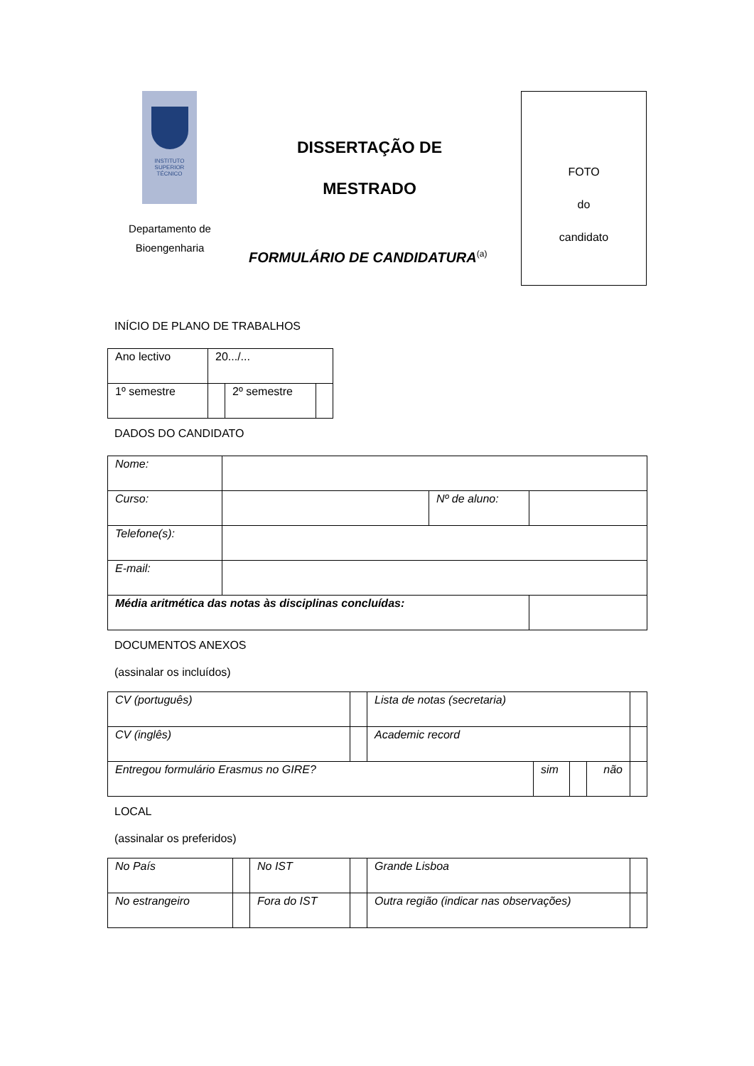INSTITUTO
SUPERIOR
TÉCNICO
Departamento de
Bioengenharia
DISSERTAÇÃO DE
MESTRADO
FORMULÁRIO DE CANDIDATURA<sup>(a)</sup>
FOTO
do
candidato
INÍCIO DE PLANO DE TRABALHOS
| Ano lectivo | 20.../... | | |
| 1º semestre | | 2º semestre | |
DADOS DO CANDIDATO
| Nome: | | | |
| Curso: | | Nº de aluno: | |
| Telefone(s): | | | |
| E-mail: | | | |
| Média aritmética das notas às disciplinas concluídas: | | | |
DOCUMENTOS ANEXOS
(assinalar os incluídos)
| CV (português) | | Lista de notas (secretaria) | | | | |
| CV (inglês) | | Academic record | | | | |
| Entregou formulário Erasmus no GIRE? | | | sim | | não | |
LOCAL
(assinalar os preferidos)
| No País | | No IST | | Grande Lisboa | |
| No estrangeiro | | Fora do IST | | Outra região (indicar nas observações) | |